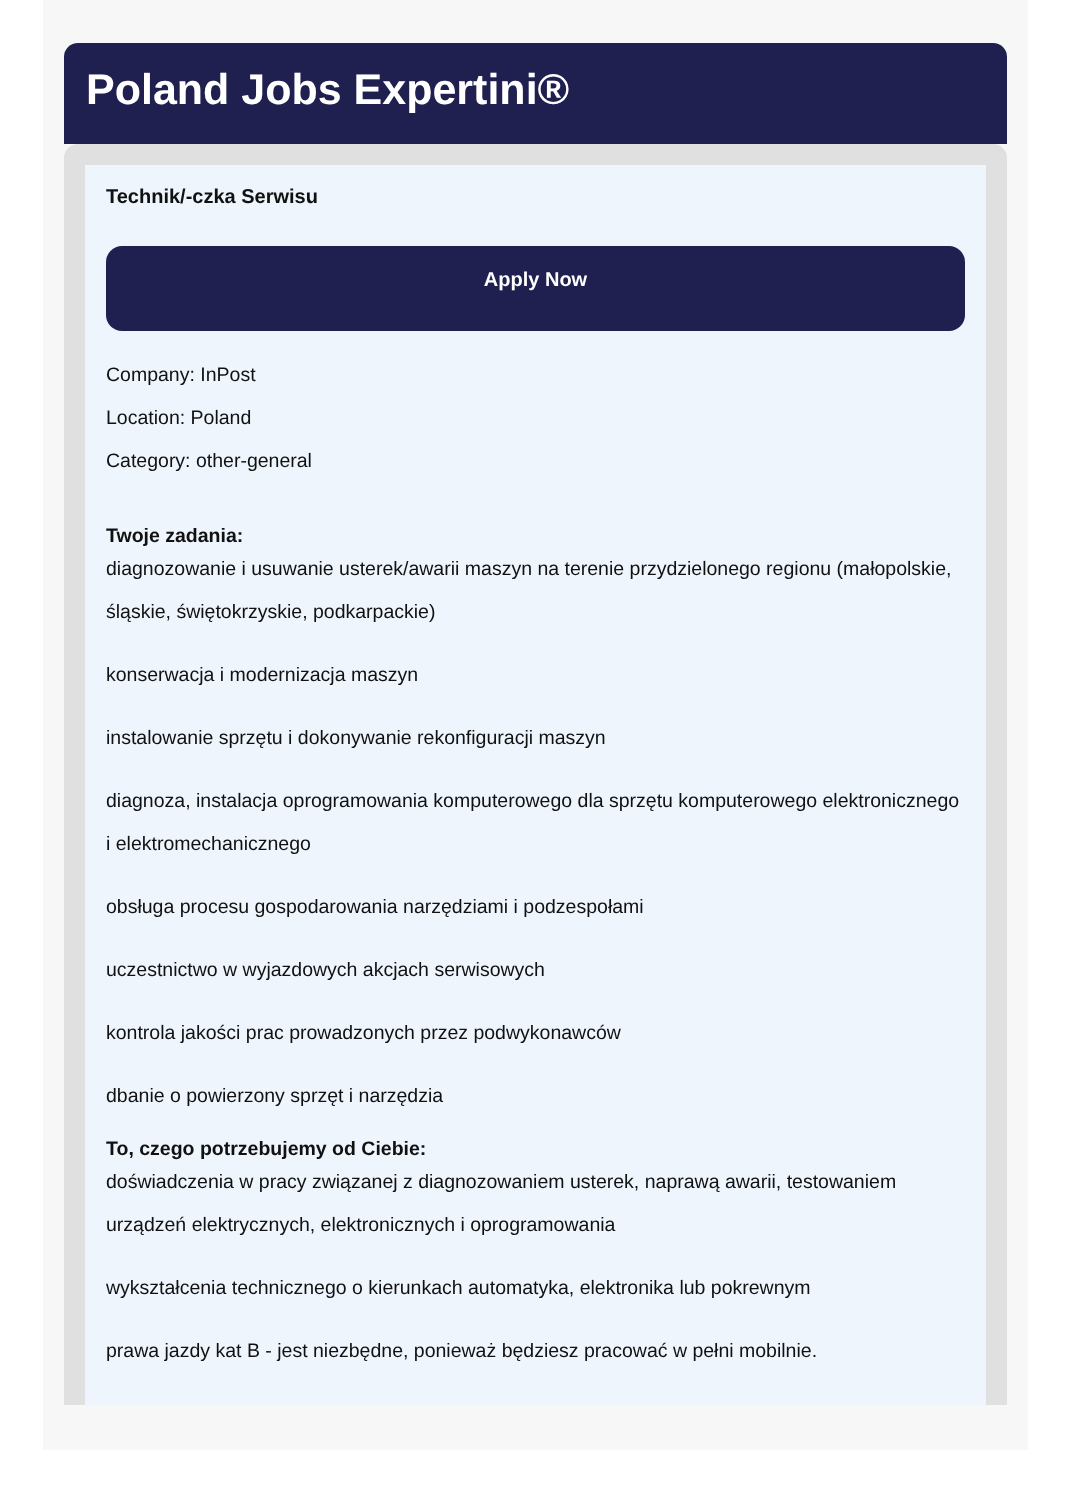Poland Jobs Expertini®
Technik/-czka Serwisu
Apply Now
Company: InPost
Location: Poland
Category: other-general
Twoje zadania:
diagnozowanie i usuwanie usterek/awarii maszyn na terenie przydzielonego regionu (małopolskie, śląskie, świętokrzyskie, podkarpackie)
konserwacja i modernizacja maszyn
instalowanie sprzętu i dokonywanie rekonfiguracji maszyn
diagnoza, instalacja oprogramowania komputerowego dla sprzętu komputerowego elektronicznego i elektromechanicznego
obsługa procesu gospodarowania narzędziami i podzespołami
uczestnictwo w wyjazdowych akcjach serwisowych
kontrola jakości prac prowadzonych przez podwykonawców
dbanie o powierzony sprzęt i narzędzia
To, czego potrzebujemy od Ciebie:
doświadczenia w pracy związanej z diagnozowaniem usterek, naprawą awarii, testowaniem urządzeń elektrycznych, elektronicznych i oprogramowania
wykształcenia technicznego o kierunkach automatyka, elektronika lub pokrewnym
prawa jazdy kat B - jest niezbędne, ponieważ będziesz pracować w pełni mobilnie.